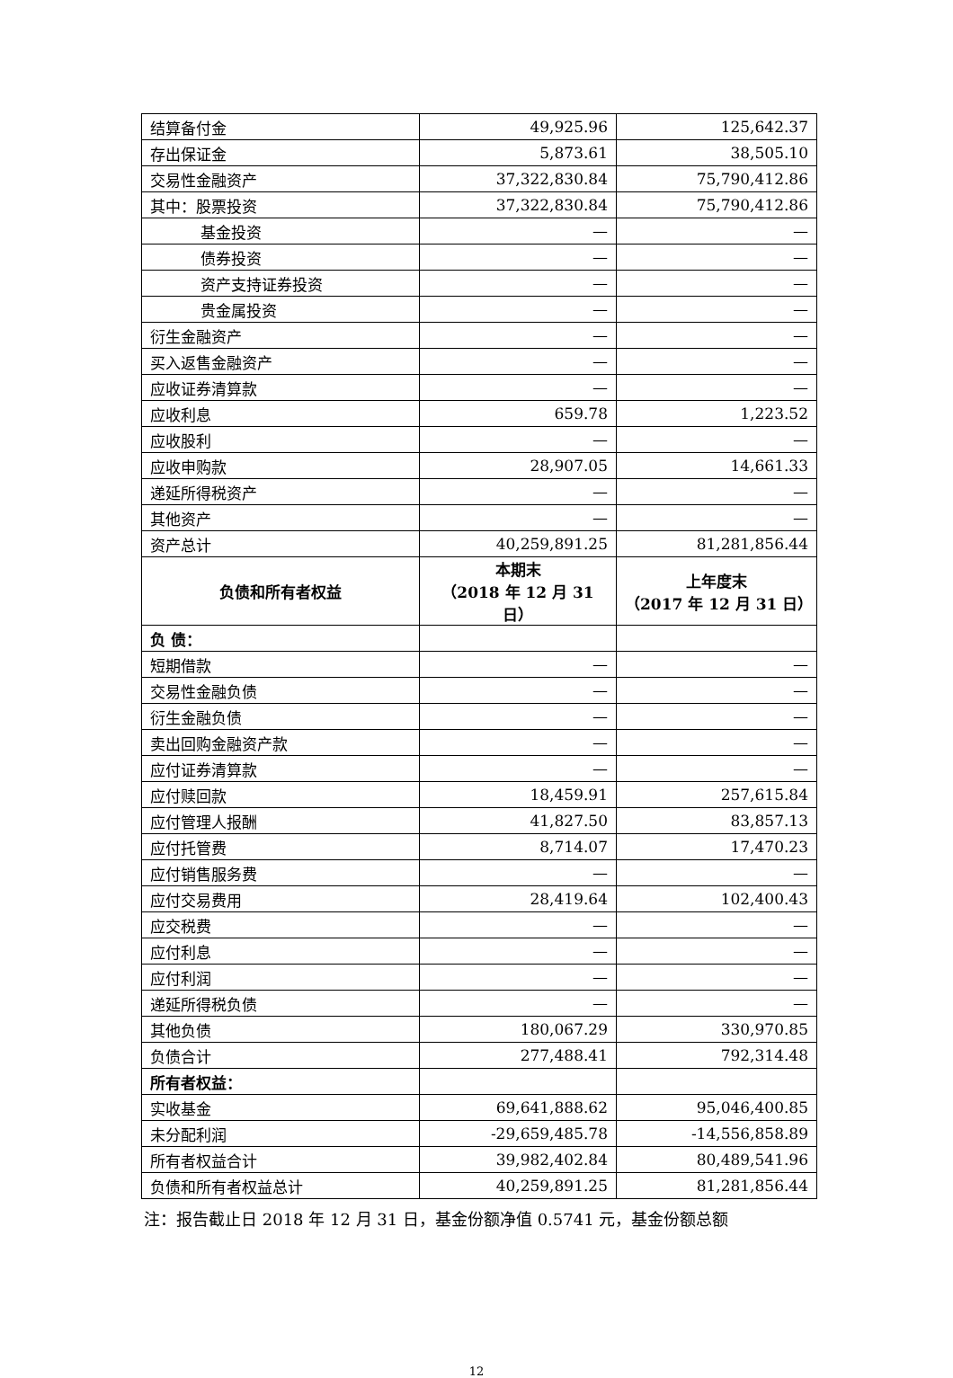| 结算备付金 | 49,925.96 | 125,642.37 |
| 存出保证金 | 5,873.61 | 38,505.10 |
| 交易性金融资产 | 37,322,830.84 | 75,790,412.86 |
| 其中：股票投资 | 37,322,830.84 | 75,790,412.86 |
| 基金投资 | — | — |
| 债券投资 | — | — |
| 资产支持证券投资 | — | — |
| 贵金属投资 | — | — |
| 衍生金融资产 | — | — |
| 买入返售金融资产 | — | — |
| 应收证券清算款 | — | — |
| 应收利息 | 659.78 | 1,223.52 |
| 应收股利 | — | — |
| 应收申购款 | 28,907.05 | 14,661.33 |
| 递延所得税资产 | — | — |
| 其他资产 | — | — |
| 资产总计 | 40,259,891.25 | 81,281,856.44 |
| 负债和所有者权益 | 本期末 （2018 年 12 月 31 日） | 上年度末 （2017 年 12 月 31 日） |
| 负 债： | | |
| 短期借款 | — | — |
| 交易性金融负债 | — | — |
| 衍生金融负债 | — | — |
| 卖出回购金融资产款 | — | — |
| 应付证券清算款 | — | — |
| 应付赎回款 | 18,459.91 | 257,615.84 |
| 应付管理人报酬 | 41,827.50 | 83,857.13 |
| 应付托管费 | 8,714.07 | 17,470.23 |
| 应付销售服务费 | — | — |
| 应付交易费用 | 28,419.64 | 102,400.43 |
| 应交税费 | — | — |
| 应付利息 | — | — |
| 应付利润 | — | — |
| 递延所得税负债 | — | — |
| 其他负债 | 180,067.29 | 330,970.85 |
| 负债合计 | 277,488.41 | 792,314.48 |
| 所有者权益： | | |
| 实收基金 | 69,641,888.62 | 95,046,400.85 |
| 未分配利润 | -29,659,485.78 | -14,556,858.89 |
| 所有者权益合计 | 39,982,402.84 | 80,489,541.96 |
| 负债和所有者权益总计 | 40,259,891.25 | 81,281,856.44 |
注：报告截止日 2018 年 12 月 31 日，基金份额净值 0.5741 元，基金份额总额
12